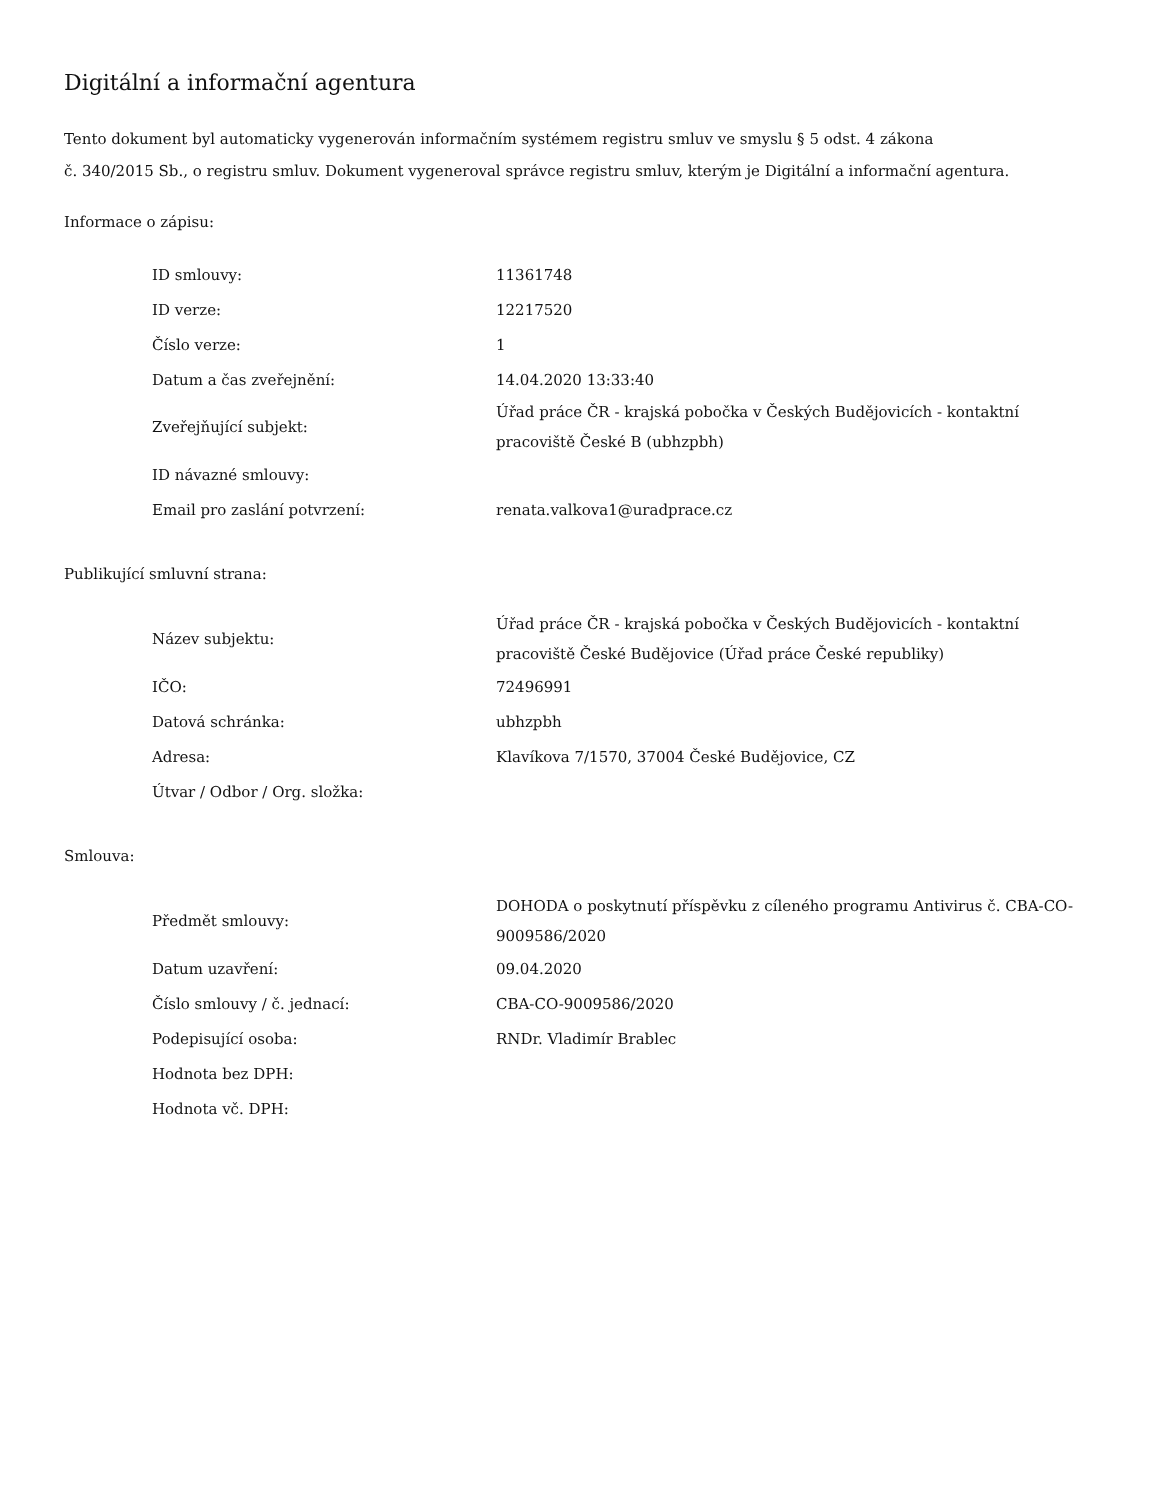Digitální a informační agentura
Tento dokument byl automaticky vygenerován informačním systémem registru smluv ve smyslu § 5 odst. 4 zákona
č. 340/2015 Sb., o registru smluv. Dokument vygeneroval správce registru smluv, kterým je Digitální a informační agentura.
Informace o zápisu:
| ID smlouvy: | 11361748 |
| ID verze: | 12217520 |
| Číslo verze: | 1 |
| Datum a čas zveřejnění: | 14.04.2020 13:33:40 |
| Zveřejňující subjekt: | Úřad práce ČR - krajská pobočka v Českých Budějovicích - kontaktní pracoviště České B (ubhzpbh) |
| ID návazné smlouvy: | |
| Email pro zaslání potvrzení: | renata.valkova1@uradprace.cz |
Publikující smluvní strana:
| Název subjektu: | Úřad práce ČR - krajská pobočka v Českých Budějovicích - kontaktní pracoviště České Budějovice (Úřad práce České republiky) |
| IČO: | 72496991 |
| Datová schránka: | ubhzpbh |
| Adresa: | Klavíkova 7/1570, 37004 České Budějovice, CZ |
| Útvar / Odbor / Org. složka: | |
Smlouva:
| Předmět smlouvy: | DOHODA o poskytnutí příspěvku z cíleného programu Antivirus č. CBA-CO-9009586/2020 |
| Datum uzavření: | 09.04.2020 |
| Číslo smlouvy / č. jednací: | CBA-CO-9009586/2020 |
| Podepisující osoba: | RNDr. Vladimír Brablec |
| Hodnota bez DPH: | |
| Hodnota vč. DPH: | |